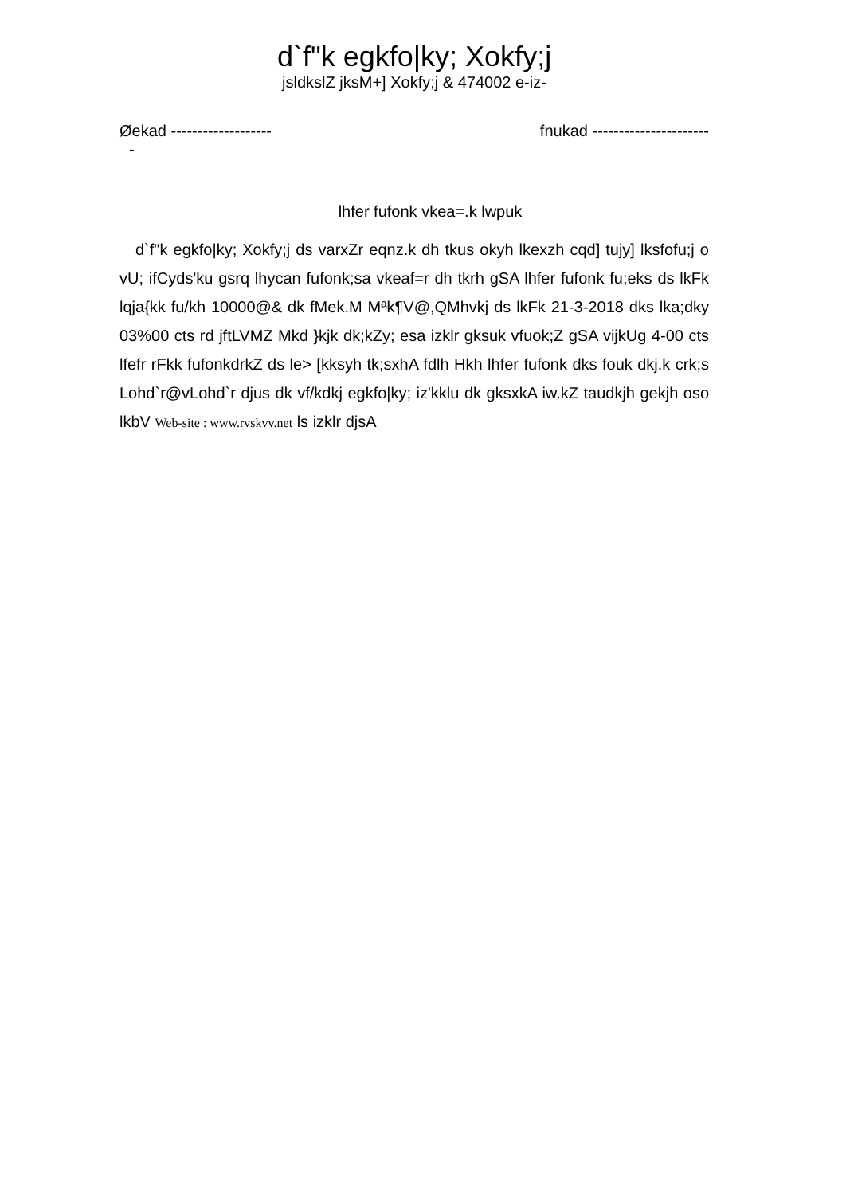d`f"k egkfo|ky; Xokfy;j
jsldkslZ jksM+] Xokfy;j & 474002 e-iz-
Øekad ------------------- fnukad ----------------------
-
lhfer fufonk vkea=.k lwpuk
d`f"k egkfo|ky; Xokfy;j ds varxZr eqnz.k dh tkus okyh lkexzh cqd] tujy] lksfofu;j o vU; ifCyds'ku gsrq lhycan fufonk;sa vkeaf=r dh tkrh gSA lhfer fufonk fu;eks ds lkFk lqja{kk fu/kh 10000@& dk fMek.M Mªk¶V@,QMhvkj ds lkFk 21-3-2018 dks lka;dky 03%00 cts rd jftLVMZ Mkd }kjk dk;kZy; esa izklr gksuk vfuok;Z gSA vijkUg 4-00 cts lfefr rFkk fufonkdrkZ ds le> [kksyh tk;sxhA fdlh Hkh lhfer fufonk dks fouk dkj.k crk;s Lohd`r@vLohd`r djus dk vf/kdkj egkfo|ky; iz'kklu dk gksxkA iw.kZ taudkjh gekjh oso lkbV Web-site : www.rvskvv.net ls izklr djsA